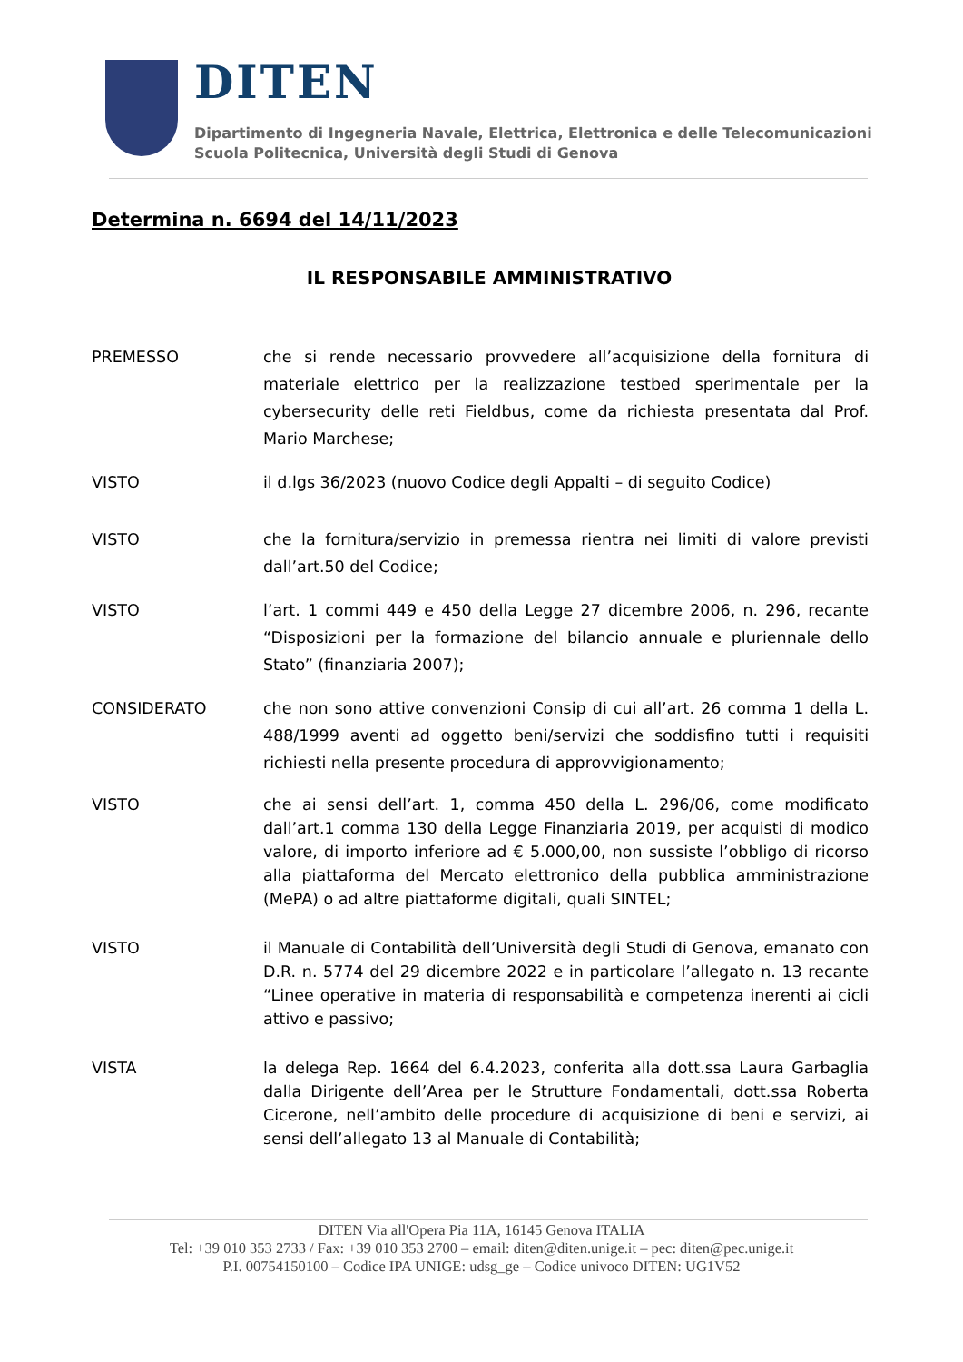DITEN
Dipartimento di Ingegneria Navale, Elettrica, Elettronica e delle Telecomunicazioni
Scuola Politecnica, Università degli Studi di Genova
Determina n. 6694 del 14/11/2023
IL RESPONSABILE AMMINISTRATIVO
PREMESSO che si rende necessario provvedere all’acquisizione della fornitura di materiale elettrico per la realizzazione testbed sperimentale per la cybersecurity delle reti Fieldbus, come da richiesta presentata dal Prof. Mario Marchese;
VISTO il d.lgs 36/2023 (nuovo Codice degli Appalti – di seguito Codice)
VISTO che la fornitura/servizio in premessa rientra nei limiti di valore previsti dall’art.50 del Codice;
VISTO l’art. 1 commi 449 e 450 della Legge 27 dicembre 2006, n. 296, recante “Disposizioni per la formazione del bilancio annuale e pluriennale dello Stato” (finanziaria 2007);
CONSIDERATO che non sono attive convenzioni Consip di cui all’art. 26 comma 1 della L. 488/1999 aventi ad oggetto beni/servizi che soddisfino tutti i requisiti richiesti nella presente procedura di approvvigionamento;
VISTO che ai sensi dell’art. 1, comma 450 della L. 296/06, come modificato dall’art.1 comma 130 della Legge Finanziaria 2019, per acquisti di modico valore, di importo inferiore ad € 5.000,00, non sussiste l’obbligo di ricorso alla piattaforma del Mercato elettronico della pubblica amministrazione (MePA) o ad altre piattaforme digitali, quali SINTEL;
VISTO il Manuale di Contabilità dell’Università degli Studi di Genova, emanato con D.R. n. 5774 del 29 dicembre 2022 e in particolare l’allegato n. 13 recante “Linee operative in materia di responsabilità e competenza inerenti ai cicli attivo e passivo;
VISTA la delega Rep. 1664 del 6.4.2023, conferita alla dott.ssa Laura Garbaglia dalla Dirigente dell’Area per le Strutture Fondamentali, dott.ssa Roberta Cicerone, nell’ambito delle procedure di acquisizione di beni e servizi, ai sensi dell’allegato 13 al Manuale di Contabilità;
DITEN Via all'Opera Pia 11A, 16145 Genova ITALIA
Tel: +39 010 353 2733 / Fax: +39 010 353 2700 – email: diten@diten.unige.it – pec: diten@pec.unige.it
P.I. 00754150100 – Codice IPA UNIGE: udsg_ge – Codice univoco DITEN: UG1V52